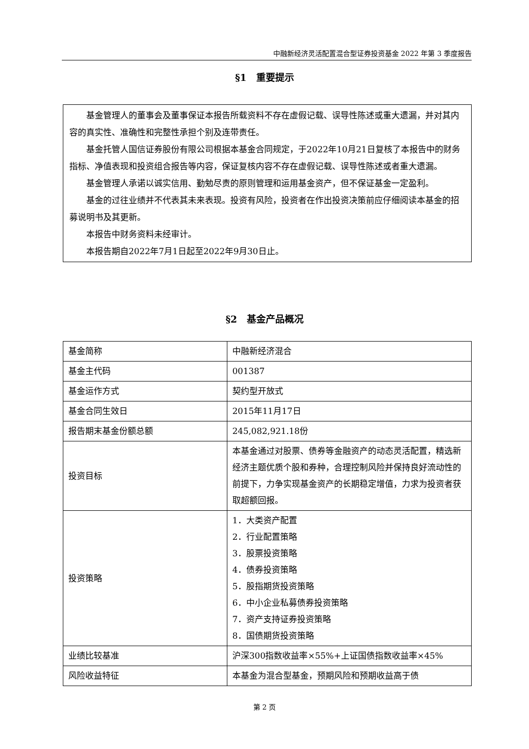中融新经济灵活配置混合型证券投资基金 2022 年第 3 季度报告
§1　重要提示
基金管理人的董事会及董事保证本报告所载资料不存在虚假记载、误导性陈述或重大遗漏，并对其内容的真实性、准确性和完整性承担个别及连带责任。
基金托管人国信证券股份有限公司根据本基金合同规定，于2022年10月21日复核了本报告中的财务指标、净值表现和投资组合报告等内容，保证复核内容不存在虚假记载、误导性陈述或者重大遗漏。
基金管理人承诺以诚实信用、勤勉尽责的原则管理和运用基金资产，但不保证基金一定盈利。
基金的过往业绩并不代表其未来表现。投资有风险，投资者在作出投资决策前应仔细阅读本基金的招募说明书及其更新。
本报告中财务资料未经审计。
本报告期自2022年7月1日起至2022年9月30日止。
§2　基金产品概况
| 基金简称 | 中融新经济混合 |
| 基金主代码 | 001387 |
| 基金运作方式 | 契约型开放式 |
| 基金合同生效日 | 2015年11月17日 |
| 报告期末基金份额总额 | 245,082,921.18份 |
| 投资目标 | 本基金通过对股票、债券等金融资产的动态灵活配置，精选新经济主题优质个股和券种，合理控制风险并保持良好流动性的前提下，力争实现基金资产的长期稳定增值，力求为投资者获取超额回报。 |
| 投资策略 | 1．大类资产配置 2．行业配置策略 3．股票投资策略 4．债券投资策略 5．股指期货投资策略 6．中小企业私募债券投资策略 7．资产支持证券投资策略 8．国债期货投资策略 |
| 业绩比较基准 | 沪深300指数收益率×55%+上证国债指数收益率×45% |
| 风险收益特征 | 本基金为混合型基金，预期风险和预期收益高于债 |
第 2 页